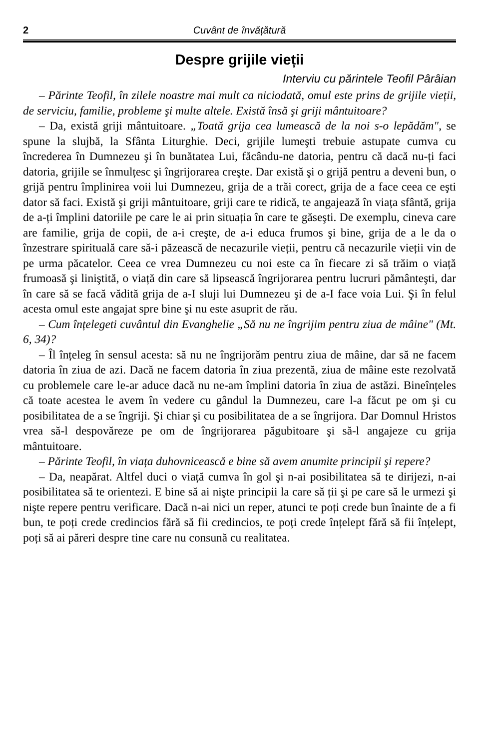2 Cuvânt de învățătură
Despre grijile vieții
Interviu cu părintele Teofil Pârâian
– Părinte Teofil, în zilele noastre mai mult ca niciodată, omul este prins de grijile vieții, de serviciu, familie, probleme şi multe altele. Există însă şi griji mântuitoare?
– Da, există griji mântuitoare. „Toată grija cea lumească de la noi s-o lepădăm", se spune la slujbă, la Sfânta Liturghie. Deci, grijile lumeşti trebuie astupate cumva cu încrederea în Dumnezeu şi în bunătatea Lui, făcându-ne datoria, pentru că dacă nu-ți faci datoria, grijile se înmulțesc şi îngrijorarea creşte. Dar există şi o grijă pentru a deveni bun, o grijă pentru împlinirea voii lui Dumnezeu, grija de a trăi corect, grija de a face ceea ce eşti dator să faci. Există şi griji mântuitoare, griji care te ridică, te angajează în viața sfântă, grija de a-ți împlini datoriile pe care le ai prin situația în care te găseşti. De exemplu, cineva care are familie, grija de copii, de a-i creşte, de a-i educa frumos şi bine, grija de a le da o înzestrare spirituală care să-i păzească de necazurile vieții, pentru că necazurile vieții vin de pe urma păcatelor. Ceea ce vrea Dumnezeu cu noi este ca în fiecare zi să trăim o viață frumoasă şi liniştită, o viață din care să lipsească îngrijorarea pentru lucruri pământeşti, dar în care să se facă vădită grija de a-I sluji lui Dumnezeu şi de a-I face voia Lui. Şi în felul acesta omul este angajat spre bine şi nu este asuprit de rău.
– Cum înțelegeti cuvântul din Evanghelie „Să nu ne îngrijim pentru ziua de mâine" (Mt. 6, 34)?
– Îl înțeleg în sensul acesta: să nu ne îngrijorăm pentru ziua de mâine, dar să ne facem datoria în ziua de azi. Dacă ne facem datoria în ziua prezentă, ziua de mâine este rezolvată cu problemele care le-ar aduce dacă nu ne-am împlini datoria în ziua de astăzi. Bineînțeles că toate acestea le avem în vedere cu gândul la Dumnezeu, care l-a făcut pe om şi cu posibilitatea de a se îngriji. Şi chiar şi cu posibilitatea de a se îngrijora. Dar Domnul Hristos vrea să-l despovăreze pe om de îngrijorarea păgubitoare şi să-l angajeze cu grija mântuitoare.
– Părinte Teofil, în viața duhovnicească e bine să avem anumite principii şi repere?
– Da, neapărat. Altfel duci o viață cumva în gol şi n-ai posibilitatea să te dirijezi, n-ai posibilitatea să te orientezi. E bine să ai nişte principii la care să ții şi pe care să le urmezi şi nişte repere pentru verificare. Dacă n-ai nici un reper, atunci te poți crede bun înainte de a fi bun, te poți crede credincios fără să fii credincios, te poți crede înțelept fără să fii înțelept, poți să ai păreri despre tine care nu consună cu realitatea.